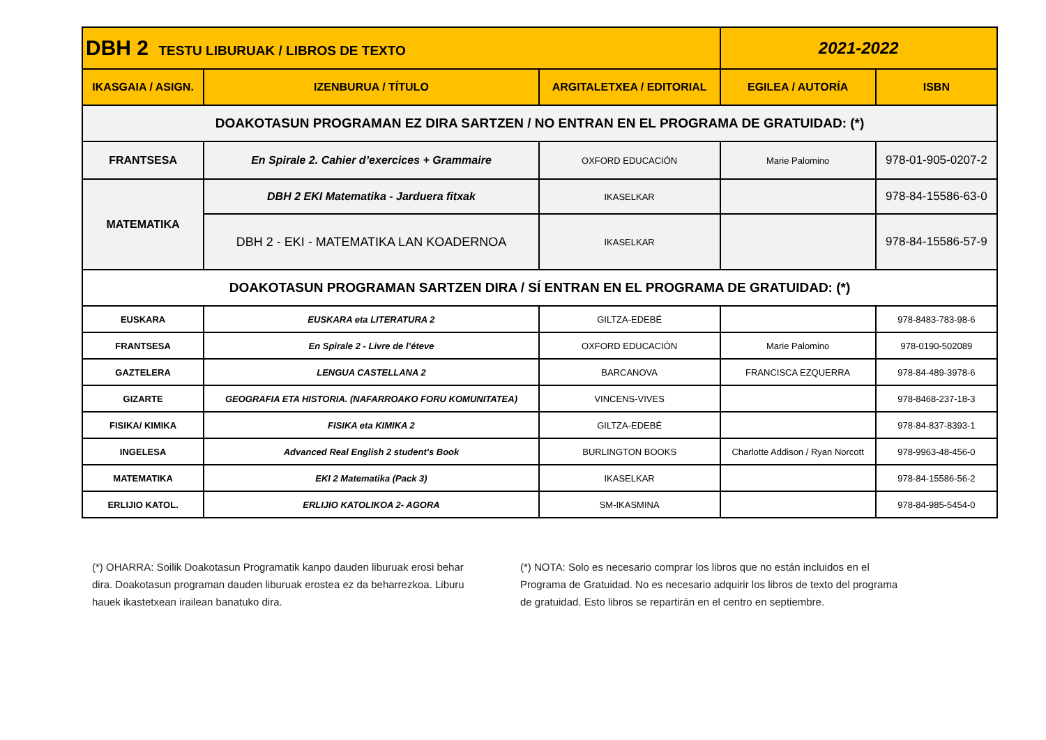| DBH 2 TESTU LIBURUAK / LIBROS DE TEXTO | | | 2021-2022 | |
| IKASGAIA / ASIGN. | IZENBURUA / TÍTULO | ARGITALETXEA / EDITORIAL | EGILEA / AUTORÍA | ISBN |
| DOAKOTASUN PROGRAMAN EZ DIRA SARTZEN / NO ENTRAN EN EL PROGRAMA DE GRATUIDAD: (*) | | | | |
| FRANTSESA | En Spirale 2. Cahier d’exercices + Grammaire | OXFORD EDUCACIÓN | Marie Palomino | 978-01-905-0207-2 |
| MATEMATIKA | DBH 2 EKI Matematika - Jarduera fitxak | IKASELKAR | | 978-84-15586-63-0 |
| | DBH 2 - EKI - MATEMATIKA LAN KOADERNOA | IKASELKAR | | 978-84-15586-57-9 |
| DOAKOTASUN PROGRAMAN SARTZEN DIRA / SÍ ENTRAN EN EL PROGRAMA DE GRATUIDAD: (*) | | | | |
| EUSKARA | EUSKARA eta LITERATURA 2 | GILTZA-EDEBÉ | | 978-8483-783-98-6 |
| FRANTSESA | En Spirale 2 - Livre de l’éteve | OXFORD EDUCACIÓN | Marie Palomino | 978-0190-502089 |
| GAZTELERA | LENGUA CASTELLANA 2 | BARCANOVA | FRANCISCA EZQUERRA | 978-84-489-3978-6 |
| GIZARTE | GEOGRAFIA ETA HISTORIA. (NAFARROAKO FORU KOMUNITATEA) | VINCENS-VIVES | | 978-8468-237-18-3 |
| FISIKA/ KIMIKA | FISIKA eta KIMIKA 2 | GILTZA-EDEBÉ | | 978-84-837-8393-1 |
| INGELESA | Advanced Real English 2 student's Book | BURLINGTON BOOKS | Charlotte Addison / Ryan Norcott | 978-9963-48-456-0 |
| MATEMATIKA | EKI 2 Matematika (Pack 3) | IKASELKAR | | 978-84-15586-56-2 |
| ERLIJIO KATOL. | ERLIJIO KATOLIKOA 2- AGORA | SM-IKASMINA | | 978-84-985-5454-0 |
(*) OHARRA: Soilik Doakotasun Programatik kanpo dauden liburuak erosi behar dira. Doakotasun programan dauden liburuak erostea ez da beharrezkoa. Liburu hauek ikastetxean irailean banatuko dira.
(*) NOTA: Solo es necesario comprar los libros que no están incluidos en el Programa de Gratuidad. No es necesario adquirir los libros de texto del programa de gratuidad. Esto libros se repartirán en el centro en septiembre.